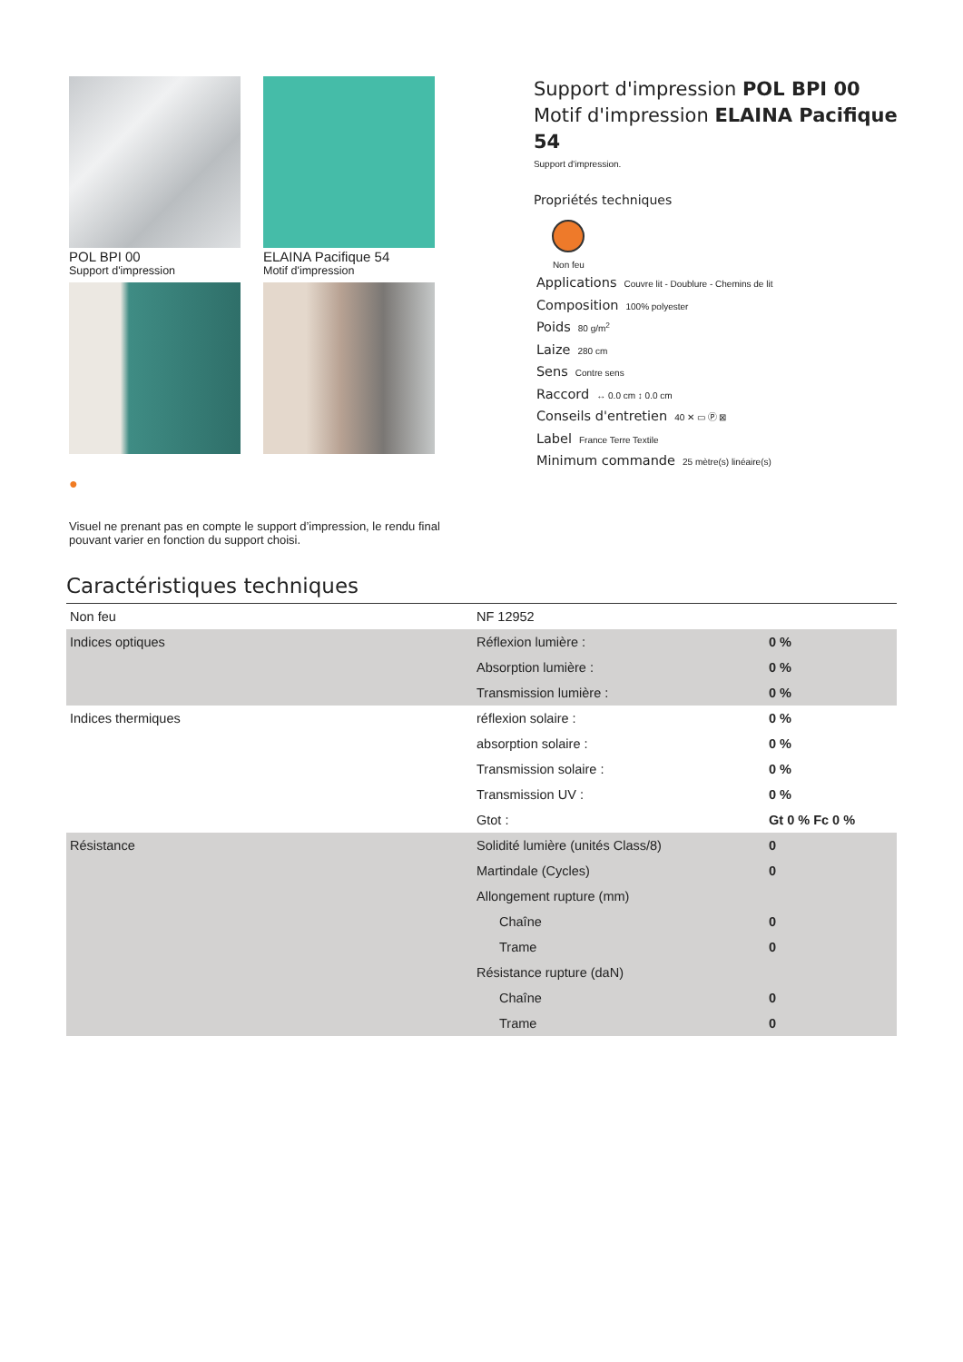POL BPI 00
Support d'impression
ELAINA Pacifique 54
Motif d'impression
●
Visuel ne prenant pas en compte le support d’impression, le rendu final pouvant varier en fonction du support choisi.
Support d'impression POL BPI 00
Motif d'impression ELAINA Pacifique 54
Support d'impression.
Propriétés techniques
Non feu
Applications Couvre lit - Doublure - Chemins de lit
Composition 100% polyester
Poids 80 g/m<sup>2</sup>
Laize 280 cm
Sens Contre sens
Raccord ↔ 0.0 cm ↕ 0.0 cm
Conseils d'entretien 40 ✕ ▭ Ⓟ ⊠
Label France Terre Textile
Minimum commande 25 mètre(s) linéaire(s)
Caractéristiques techniques
| Non feu | NF 12952 | |
| Indices optiques | Réflexion lumière : | 0 % |
| | Absorption lumière : | 0 % |
| | Transmission lumière : | 0 % |
| Indices thermiques | réflexion solaire : | 0 % |
| | absorption solaire : | 0 % |
| | Transmission solaire : | 0 % |
| | Transmission UV : | 0 % |
| | Gtot : | Gt 0 % Fc 0 % |
| Résistance | Solidité lumière (unités Class/8) | 0 |
| | Martindale (Cycles) | 0 |
| | Allongement rupture (mm) | |
| | Chaîne | 0 |
| | Trame | 0 |
| | Résistance rupture (daN) | |
| | Chaîne | 0 |
| | Trame | 0 |